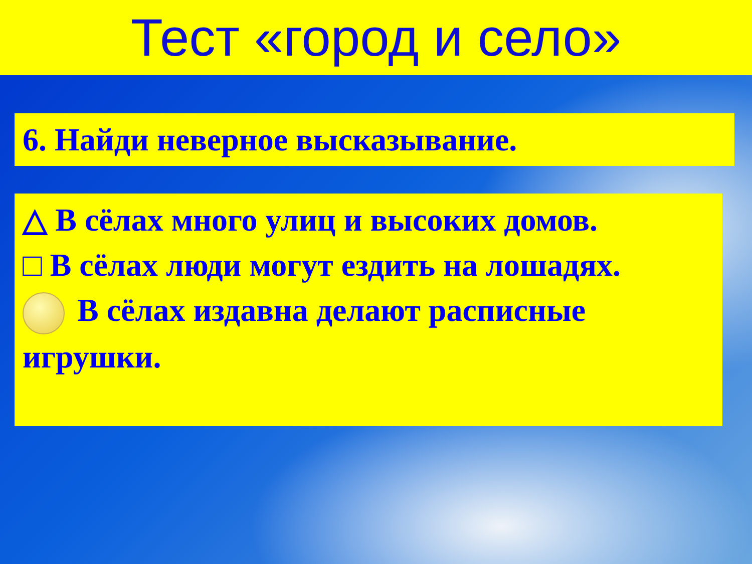Тест «город и село»
6. Найди неверное высказывание.
△ В сёлах много улиц и высоких домов.
□ В сёлах люди могут ездить на лошадях.
В сёлах издавна делают расписные игрушки.